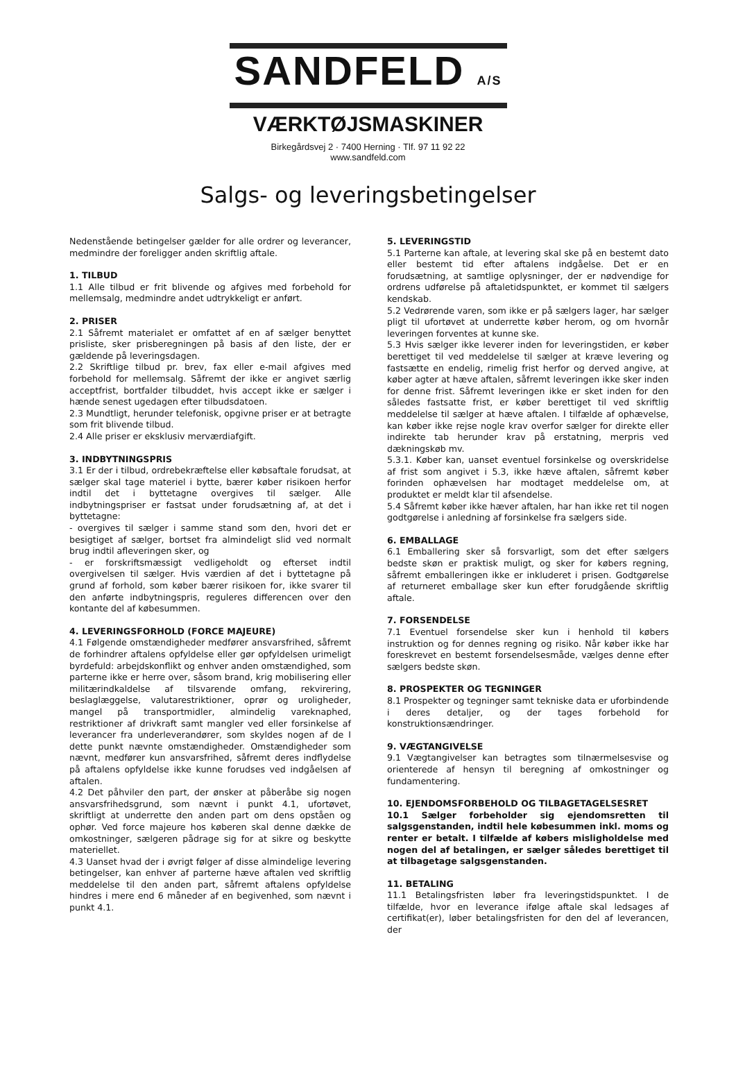SANDFELD A/S
VÆRKTØJSMASKINER
Birkegårdsvej 2 · 7400 Herning · Tlf. 97 11 92 22
www.sandfeld.com
Salgs- og leveringsbetingelser
Nedenstående betingelser gælder for alle ordrer og leverancer, medmindre der foreligger anden skriftlig aftale.
1. TILBUD
1.1 Alle tilbud er frit blivende og afgives med forbehold for mellemsalg, medmindre andet udtrykkeligt er anført.
2. PRISER
2.1 Såfremt materialet er omfattet af en af sælger benyttet prisliste, sker prisberegningen på basis af den liste, der er gældende på leveringsdagen.
2.2 Skriftlige tilbud pr. brev, fax eller e-mail afgives med forbehold for mellemsalg. Såfremt der ikke er angivet særlig acceptfrist, bortfalder tilbuddet, hvis accept ikke er sælger i hænde senest ugedagen efter tilbudsdatoen.
2.3 Mundtligt, herunder telefonisk, opgivne priser er at betragte som frit blivende tilbud.
2.4 Alle priser er eksklusiv merværdiafgift.
3. INDBYTNINGSPRIS
3.1 Er der i tilbud, ordrebekræftelse eller købsaftale forudsat, at sælger skal tage materiel i bytte, bærer køber risikoen herfor indtil det i byttetagne overgives til sælger. Alle indbytningspriser er fastsat under forudsætning af, at det i byttetagne:
- overgives til sælger i samme stand som den, hvori det er besigtiget af sælger, bortset fra almindeligt slid ved normalt brug indtil afleveringen sker, og
- er forskriftsmæssigt vedligeholdt og efterset indtil overgivelsen til sælger. Hvis værdien af det i byttetagne på grund af forhold, som køber bærer risikoen for, ikke svarer til den anførte indbytningspris, reguleres differencen over den kontante del af købesummen.
4. LEVERINGSFORHOLD (FORCE MAJEURE)
4.1 Følgende omstændigheder medfører ansvarsfrihed, såfremt de forhindrer aftalens opfyldelse eller gør opfyldelsen urimeligt byrdefuld: arbejdskonflikt og enhver anden omstændighed, som parterne ikke er herre over, såsom brand, krig mobilisering eller militærindkaldelse af tilsvarende omfang, rekvirering, beslaglæggelse, valutarestriktioner, oprør og uroligheder, mangel på transportmidler, almindelig vareknaphed, restriktioner af drivkraft samt mangler ved eller forsinkelse af leverancer fra underleverandører, som skyldes nogen af de I dette punkt nævnte omstændigheder. Omstændigheder som nævnt, medfører kun ansvarsfrihed, såfremt deres indflydelse på aftalens opfyldelse ikke kunne forudses ved indgåelsen af aftalen.
4.2 Det påhviler den part, der ønsker at påberåbe sig nogen ansvarsfrihedsgrund, som nævnt i punkt 4.1, ufortøvet, skriftligt at underrette den anden part om dens opståen og ophør. Ved force majeure hos køberen skal denne dække de omkostninger, sælgeren pådrage sig for at sikre og beskytte materiellet.
4.3 Uanset hvad der i øvrigt følger af disse almindelige levering betingelser, kan enhver af parterne hæve aftalen ved skriftlig meddelelse til den anden part, såfremt aftalens opfyldelse hindres i mere end 6 måneder af en begivenhed, som nævnt i punkt 4.1.
5. LEVERINGSTID
5.1 Parterne kan aftale, at levering skal ske på en bestemt dato eller bestemt tid efter aftalens indgåelse. Det er en forudsætning, at samtlige oplysninger, der er nødvendige for ordrens udførelse på aftaletidspunktet, er kommet til sælgers kendskab.
5.2 Vedrørende varen, som ikke er på sælgers lager, har sælger pligt til ufortøvet at underrette køber herom, og om hvornår leveringen forventes at kunne ske.
5.3 Hvis sælger ikke leverer inden for leveringstiden, er køber berettiget til ved meddelelse til sælger at kræve levering og fastsætte en endelig, rimelig frist herfor og derved angive, at køber agter at hæve aftalen, såfremt leveringen ikke sker inden for denne frist. Såfremt leveringen ikke er sket inden for den således fastsatte frist, er køber berettiget til ved skriftlig meddelelse til sælger at hæve aftalen. I tilfælde af ophævelse, kan køber ikke rejse nogle krav overfor sælger for direkte eller indirekte tab herunder krav på erstatning, merpris ved dækningskøb mv.
5.3.1. Køber kan, uanset eventuel forsinkelse og overskridelse af frist som angivet i 5.3, ikke hæve aftalen, såfremt køber forinden ophævelsen har modtaget meddelelse om, at produktet er meldt klar til afsendelse.
5.4 Såfremt køber ikke hæver aftalen, har han ikke ret til nogen godtgørelse i anledning af forsinkelse fra sælgers side.
6. EMBALLAGE
6.1 Emballering sker så forsvarligt, som det efter sælgers bedste skøn er praktisk muligt, og sker for købers regning, såfremt emballeringen ikke er inkluderet i prisen. Godtgørelse af returneret emballage sker kun efter forudgående skriftlig aftale.
7. FORSENDELSE
7.1 Eventuel forsendelse sker kun i henhold til købers instruktion og for dennes regning og risiko. Når køber ikke har foreskrevet en bestemt forsendelsesmåde, vælges denne efter sælgers bedste skøn.
8. PROSPEKTER OG TEGNINGER
8.1 Prospekter og tegninger samt tekniske data er uforbindende i deres detaljer, og der tages forbehold for konstruktionsændringer.
9. VÆGTANGIVELSE
9.1 Vægtangivelser kan betragtes som tilnærmelsesvise og orienterede af hensyn til beregning af omkostninger og fundamentering.
10. EJENDOMSFORBEHOLD OG TILBAGETAGELSESRET
10.1 Sælger forbeholder sig ejendomsretten til salgsgenstanden, indtil hele købesummen inkl. moms og renter er betalt. I tilfælde af købers misligholdelse med nogen del af betalingen, er sælger således berettiget til at tilbagetage salgsgenstanden.
11. BETALING
11.1 Betalingsfristen løber fra leveringstidspunktet. I de tilfælde, hvor en leverance ifølge aftale skal ledsages af certifikat(er), løber betalingsfristen for den del af leverancen, der